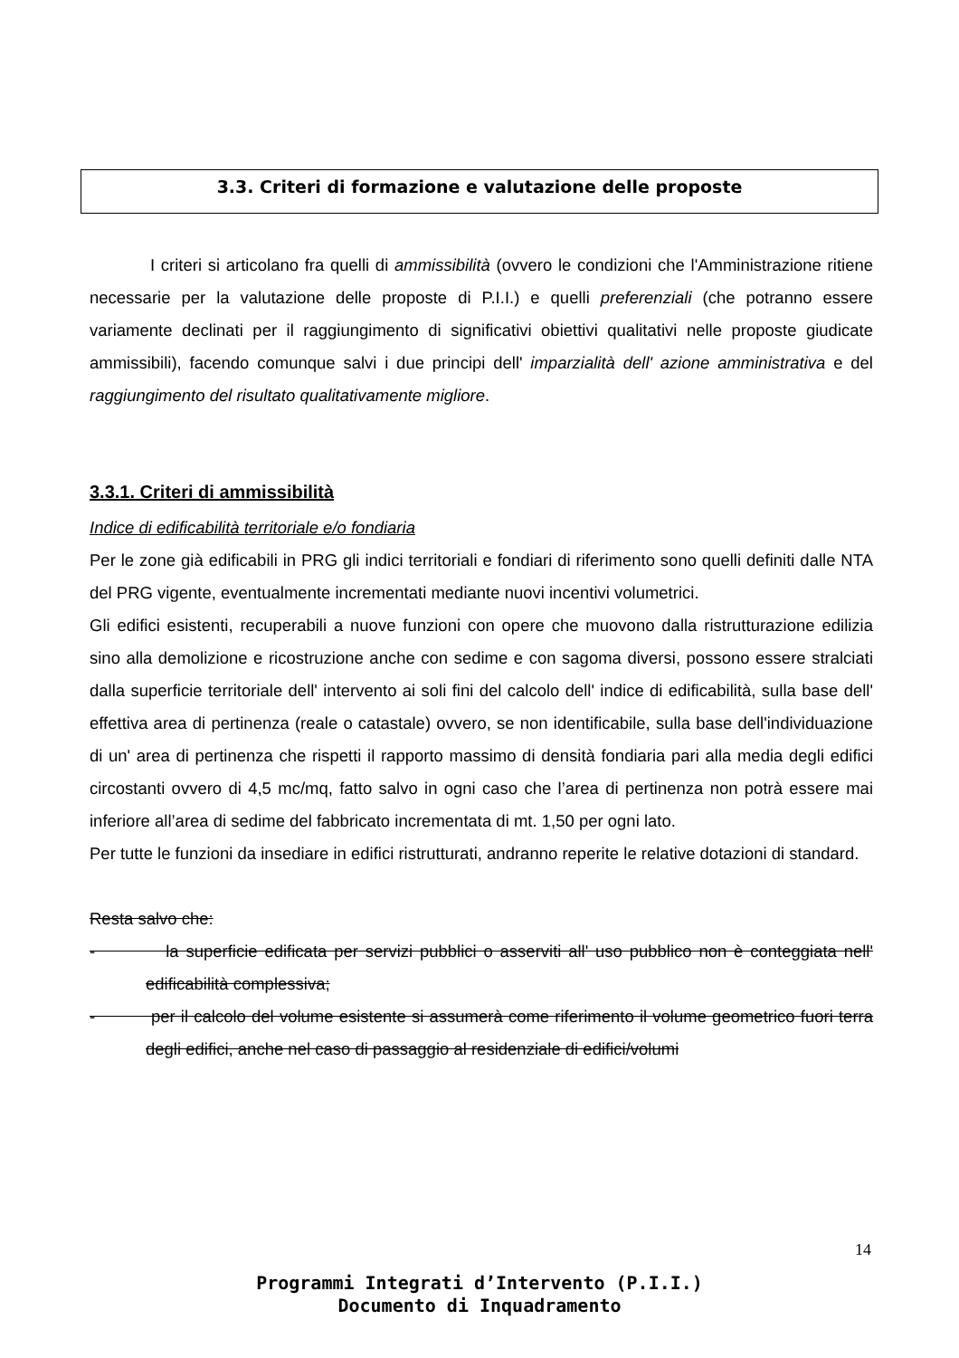3.3. Criteri di formazione e valutazione delle proposte
I criteri si articolano fra quelli di ammissibilità (ovvero le condizioni che l'Amministrazione ritiene necessarie per la valutazione delle proposte di P.I.I.) e quelli preferenziali (che potranno essere variamente declinati per il raggiungimento di significativi obiettivi qualitativi nelle proposte giudicate ammissibili), facendo comunque salvi i due principi dell' imparzialità dell' azione amministrativa e del raggiungimento del risultato qualitativamente migliore.
3.3.1. Criteri di ammissibilità
Indice di edificabilità territoriale e/o fondiaria
Per le zone già edificabili in PRG gli indici territoriali e fondiari di riferimento sono quelli definiti dalle NTA del PRG vigente, eventualmente incrementati mediante nuovi incentivi volumetrici.
Gli edifici esistenti, recuperabili a nuove funzioni con opere che muovono dalla ristrutturazione edilizia sino alla demolizione e ricostruzione anche con sedime e con sagoma diversi, possono essere stralciati dalla superficie territoriale dell' intervento ai soli fini del calcolo dell' indice di edificabilità, sulla base dell' effettiva area di pertinenza (reale o catastale) ovvero, se non identificabile, sulla base dell'individuazione di un' area di pertinenza che rispetti il rapporto massimo di densità fondiaria pari alla media degli edifici circostanti ovvero di 4,5 mc/mq, fatto salvo in ogni caso che l’area di pertinenza non potrà essere mai inferiore all’area di sedime del fabbricato incrementata di mt. 1,50 per ogni lato.
Per tutte le funzioni da insediare in edifici ristrutturati, andranno reperite le relative dotazioni di standard.
Resta salvo che:
- la superficie edificata per servizi pubblici o asserviti all' uso pubblico non è conteggiata nell' edificabilità complessiva;
- per il calcolo del volume esistente si assumerà come riferimento il volume geometrico fuori terra degli edifici, anche nel caso di passaggio al residenziale di edifici/volumi
14
Programmi Integrati d’Intervento (P.I.I.)
Documento di Inquadramento